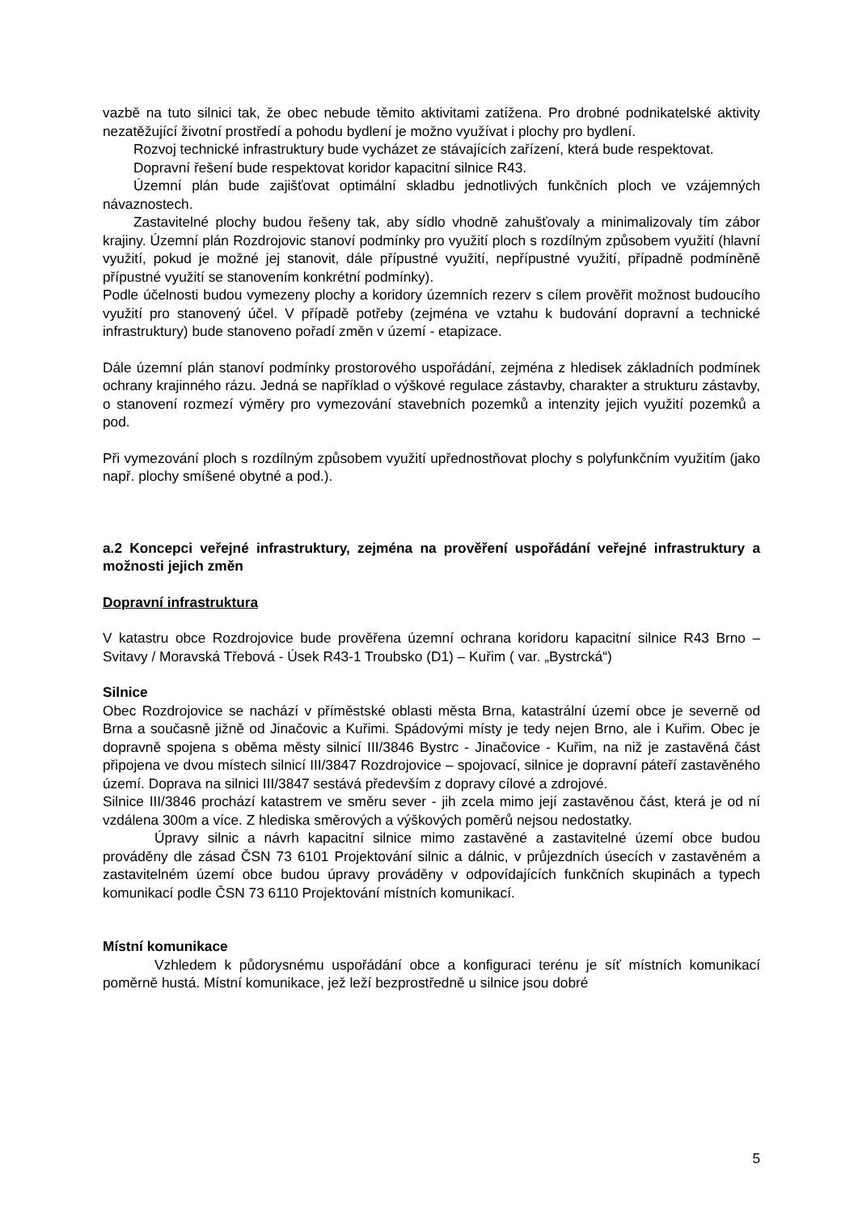vazbě na tuto silnici tak, že obec nebude těmito aktivitami zatížena. Pro drobné podnikatelské aktivity nezatěžující životní prostředí a pohodu bydlení je možno využívat i plochy pro bydlení.
Rozvoj technické infrastruktury bude vycházet ze stávajících zařízení, která bude respektovat.
Dopravní řešení bude respektovat koridor kapacitní silnice R43.
Územní plán bude zajišťovat optimální skladbu jednotlivých funkčních ploch ve vzájemných návaznostech.
Zastavitelné plochy budou řešeny tak, aby sídlo vhodně zahušťovaly a minimalizovaly tím zábor krajiny. Územní plán Rozdrojovic stanoví podmínky pro využití ploch s rozdílným způsobem využití (hlavní využití, pokud je možné jej stanovit, dále přípustné využití, nepřípustné využití, případně podmíněně přípustné využití se stanovením konkrétní podmínky).
Podle účelnosti budou vymezeny plochy a koridory územních rezerv s cílem prověřit možnost budoucího využití pro stanovený účel. V případě potřeby (zejména ve vztahu k budování dopravní a technické infrastruktury) bude stanoveno pořadí změn v území - etapizace.
Dále územní plán stanoví podmínky prostorového uspořádání, zejména z hledisek základních podmínek ochrany krajinného rázu. Jedná se například o výškové regulace zástavby, charakter a strukturu zástavby, o stanovení rozmezí výměry pro vymezování stavebních pozemků a intenzity jejich využití pozemků a pod.
Při vymezování ploch s rozdílným způsobem využití upřednostňovat plochy s polyfunkčním využitím (jako např. plochy smíšené obytné a pod.).
a.2 Koncepci veřejné infrastruktury, zejména na prověření uspořádání veřejné infrastruktury a možnosti jejich změn
Dopravní infrastruktura
V katastru obce Rozdrojovice bude prověřena územní ochrana koridoru kapacitní silnice R43 Brno – Svitavy / Moravská Třebová - Úsek R43-1 Troubsko (D1) – Kuřim ( var. „Bystrcká“)
Silnice
Obec Rozdrojovice se nachází v příměstské oblasti města Brna, katastrální území obce je severně od Brna a současně jižně od Jinačovic a Kuřimi. Spádovými místy je tedy nejen Brno, ale i Kuřim. Obec je dopravně spojena s oběma městy silnicí III/3846 Bystrc - Jinačovice - Kuřim, na niž je zastavěná část připojena ve dvou místech silnicí III/3847 Rozdrojovice – spojovací, silnice je dopravní páteří zastavěného území. Doprava na silnici III/3847 sestává především z dopravy cílové a zdrojové.
Silnice III/3846 prochází katastrem ve směru sever - jih zcela mimo její zastavěnou část, která je od ní vzdálena 300m a více. Z hlediska směrových a výškových poměrů nejsou nedostatky.
Úpravy silnic a návrh kapacitní silnice mimo zastavěné a zastavitelné území obce budou prováděny dle zásad ČSN 73 6101 Projektování silnic a dálnic, v průjezdních úsecích v zastavěném a zastavitelném území obce budou úpravy prováděny v odpovídajících funkčních skupinách a typech komunikací podle ČSN 73 6110 Projektování místních komunikací.
Místní komunikace
Vzhledem k půdorysnému uspořádání obce a konfiguraci terénu je síť místních komunikací poměrně hustá. Místní komunikace, jež leží bezprostředně u silnice jsou dobré
5